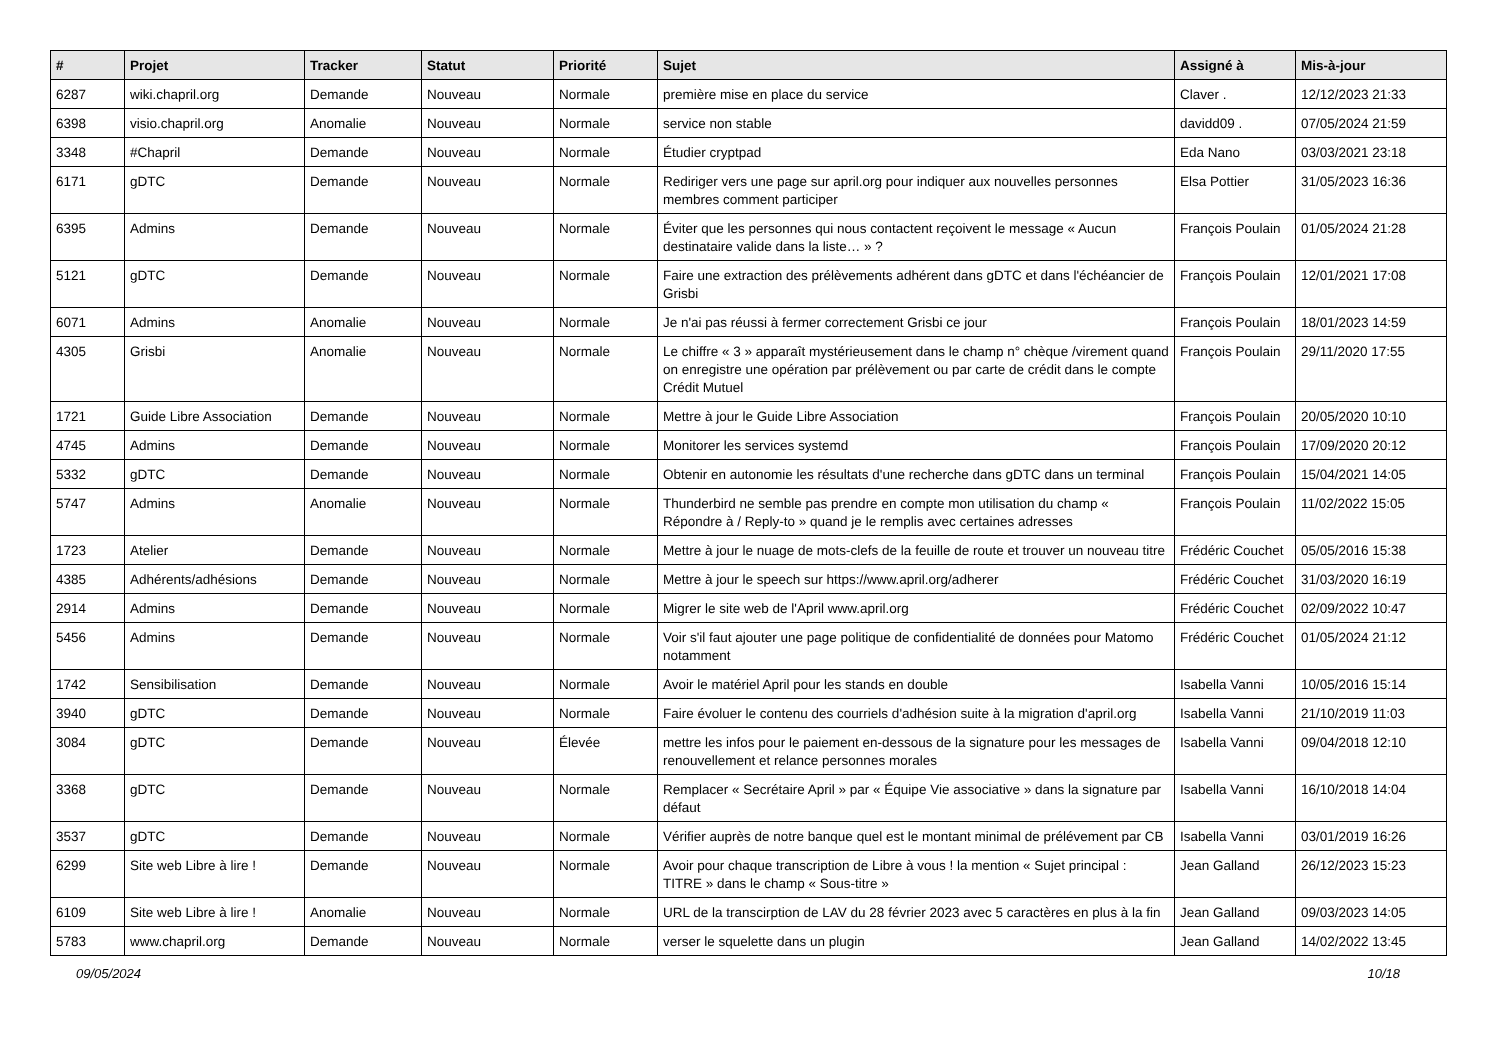| # | Projet | Tracker | Statut | Priorité | Sujet | Assigné à | Mis-à-jour |
| --- | --- | --- | --- | --- | --- | --- | --- |
| 6287 | wiki.chapril.org | Demande | Nouveau | Normale | première mise en place du service | Claver . | 12/12/2023 21:33 |
| 6398 | visio.chapril.org | Anomalie | Nouveau | Normale | service non stable | davidd09 . | 07/05/2024 21:59 |
| 3348 | #Chapril | Demande | Nouveau | Normale | Étudier cryptpad | Eda Nano | 03/03/2021 23:18 |
| 6171 | gDTC | Demande | Nouveau | Normale | Rediriger vers une page sur april.org pour indiquer aux nouvelles personnes membres comment participer | Elsa Pottier | 31/05/2023 16:36 |
| 6395 | Admins | Demande | Nouveau | Normale | Éviter que les personnes qui nous contactent reçoivent le message « Aucun destinataire valide dans la liste… » ? | François Poulain | 01/05/2024 21:28 |
| 5121 | gDTC | Demande | Nouveau | Normale | Faire une extraction des prélèvements adhérent dans gDTC et dans l'échéancier de Grisbi | François Poulain | 12/01/2021 17:08 |
| 6071 | Admins | Anomalie | Nouveau | Normale | Je n'ai pas réussi à fermer correctement Grisbi ce jour | François Poulain | 18/01/2023 14:59 |
| 4305 | Grisbi | Anomalie | Nouveau | Normale | Le chiffre « 3 » apparaît mystérieusement dans le champ n° chèque /virement quand on enregistre une opération par prélèvement ou par carte de crédit dans le compte Crédit Mutuel | François Poulain | 29/11/2020 17:55 |
| 1721 | Guide Libre Association | Demande | Nouveau | Normale | Mettre à jour le Guide Libre Association | François Poulain | 20/05/2020 10:10 |
| 4745 | Admins | Demande | Nouveau | Normale | Monitorer les services systemd | François Poulain | 17/09/2020 20:12 |
| 5332 | gDTC | Demande | Nouveau | Normale | Obtenir en autonomie les résultats d'une recherche dans gDTC dans un terminal | François Poulain | 15/04/2021 14:05 |
| 5747 | Admins | Anomalie | Nouveau | Normale | Thunderbird ne semble pas prendre en compte mon utilisation du champ « Répondre à / Reply-to » quand je le remplis avec certaines adresses | François Poulain | 11/02/2022 15:05 |
| 1723 | Atelier | Demande | Nouveau | Normale | Mettre à jour le nuage de mots-clefs de la feuille de route et trouver un nouveau titre | Frédéric Couchet | 05/05/2016 15:38 |
| 4385 | Adhérents/adhésions | Demande | Nouveau | Normale | Mettre à jour le speech sur https://www.april.org/adherer | Frédéric Couchet | 31/03/2020 16:19 |
| 2914 | Admins | Demande | Nouveau | Normale | Migrer le site web de l'April www.april.org | Frédéric Couchet | 02/09/2022 10:47 |
| 5456 | Admins | Demande | Nouveau | Normale | Voir s'il faut ajouter une page politique de confidentialité de données pour Matomo notamment | Frédéric Couchet | 01/05/2024 21:12 |
| 1742 | Sensibilisation | Demande | Nouveau | Normale | Avoir le matériel April pour les stands en double | Isabella Vanni | 10/05/2016 15:14 |
| 3940 | gDTC | Demande | Nouveau | Normale | Faire évoluer le contenu des courriels d'adhésion suite à la migration d'april.org | Isabella Vanni | 21/10/2019 11:03 |
| 3084 | gDTC | Demande | Nouveau | Élevée | mettre les infos pour le paiement en-dessous de la signature pour les messages de renouvellement et relance personnes morales | Isabella Vanni | 09/04/2018 12:10 |
| 3368 | gDTC | Demande | Nouveau | Normale | Remplacer « Secrétaire April » par « Équipe Vie associative » dans la signature par défaut | Isabella Vanni | 16/10/2018 14:04 |
| 3537 | gDTC | Demande | Nouveau | Normale | Vérifier auprès de notre banque quel est le montant minimal de prélévement par CB | Isabella Vanni | 03/01/2019 16:26 |
| 6299 | Site web Libre à lire ! | Demande | Nouveau | Normale | Avoir pour chaque transcription de Libre à vous ! la mention « Sujet principal : TITRE » dans le champ « Sous-titre » | Jean Galland | 26/12/2023 15:23 |
| 6109 | Site web Libre à lire ! | Anomalie | Nouveau | Normale | URL de la transcirption de LAV du 28 février 2023 avec 5 caractères en plus à la fin | Jean Galland | 09/03/2023 14:05 |
| 5783 | www.chapril.org | Demande | Nouveau | Normale | verser le squelette dans un plugin | Jean Galland | 14/02/2022 13:45 |
09/05/2024 10/18